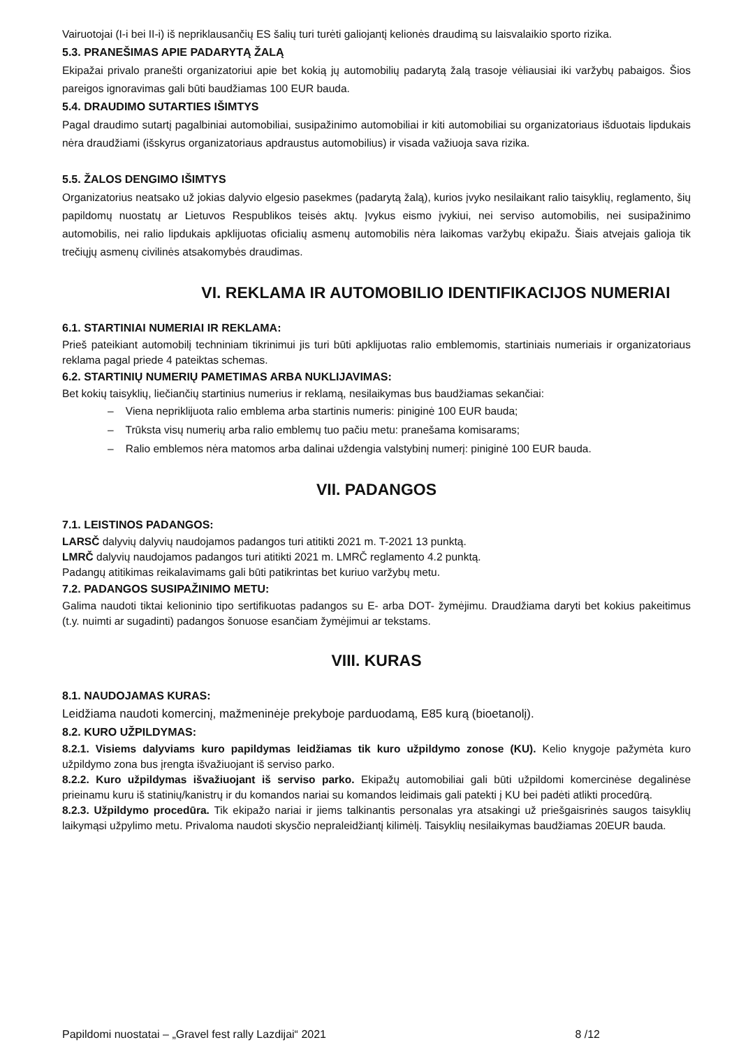Vairuotojai (I-i bei II-i) iš nepriklausančių ES šalių turi turėti galiojantį kelionės draudimą su laisvalaikio sporto rizika.
5.3. PRANEŠIMAS APIE PADARYTĄ ŽALĄ
Ekipažai privalo pranešti organizatoriui apie bet kokią jų automobilių padarytą žalą trasoje vėliausiai iki varžybų pabaigos. Šios pareigos ignoravimas gali būti baudžiamas 100 EUR bauda.
5.4. DRAUDIMO SUTARTIES IŠIMTYS
Pagal draudimo sutartį pagalbiniai automobiliai, susipažinimo automobiliai ir kiti automobiliai su organizatoriaus išduotais lipdukais nėra draudžiami (išskyrus organizatoriaus apdraustus automobilius) ir visada važiuoja sava rizika.
5.5. ŽALOS DENGIMO IŠIMTYS
Organizatorius neatsako už jokias dalyvio elgesio pasekmes (padarytą žalą), kurios įvyko nesilaikant ralio taisyklių, reglamento, šių papildomų nuostatų ar Lietuvos Respublikos teisės aktų. Įvykus eismo įvykiui, nei serviso automobilis, nei susipažinimo automobilis, nei ralio lipdukais apklijuotas oficialių asmenų automobilis nėra laikomas varžybų ekipažu. Šiais atvejais galioja tik trečiųjų asmenų civilinės atsakomybės draudimas.
VI. REKLAMA IR AUTOMOBILIO IDENTIFIKACIJOS NUMERIAI
6.1. STARTINIAI NUMERIAI IR REKLAMA:
Prieš pateikiant automobilį techniniam tikrinimui jis turi būti apklijuotas ralio emblemomis, startiniais numeriais ir organizatoriaus reklama pagal priede 4 pateiktas schemas.
6.2. STARTINIŲ NUMERIŲ PAMETIMAS ARBA NUKLIJAVIMAS:
Bet kokių taisyklių, liečiančių startinius numerius ir reklamą, nesilaikymas bus baudžiamas sekančiai:
– Viena nepriklijuota ralio emblema arba startinis numeris: piniginė 100 EUR bauda;
– Trūksta visų numerių arba ralio emblemų tuo pačiu metu: pranešama komisarams;
– Ralio emblemos nėra matomos arba dalinai uždengia valstybinį numerį: piniginė 100 EUR bauda.
VII. PADANGOS
7.1. LEISTINOS PADANGOS:
LARSČ dalyvių dalyvių naudojamos padangos turi atitikti 2021 m. T-2021 13 punktą.
LMRČ dalyvių naudojamos padangos turi atitikti 2021 m. LMRČ reglamento 4.2 punktą.
Padangų atitikimas reikalavimams gali būti patikrintas bet kuriuo varžybų metu.
7.2. PADANGOS SUSIPAŽINIMO METU:
Galima naudoti tiktai kelioninio tipo sertifikuotas padangos su E- arba DOT- žymėjimu. Draudžiama daryti bet kokius pakeitimus (t.y. nuimti ar sugadinti) padangos šonuose esančiam žymėjimui ar tekstams.
VIII. KURAS
8.1. NAUDOJAMAS KURAS:
Leidžiama naudoti komercinį, mažmeninėje prekyboje parduodamą, E85 kurą (bioetanolį).
8.2. KURO UŽPILDYMAS:
8.2.1. Visiems dalyviams kuro papildymas leidžiamas tik kuro užpildymo zonose (KU). Kelio knygoje pažymėta kuro užpildymo zona bus įrengta išvažiuojant iš serviso parko.
8.2.2. Kuro užpildymas išvažiuojant iš serviso parko. Ekipažų automobiliai gali būti užpildomi komercinėse degalinėse prieinamu kuru iš statinių/kanistrų ir du komandos nariai su komandos leidimais gali patekti į KU bei padėti atlikti procedūrą.
8.2.3. Užpildymo procedūra. Tik ekipažo nariai ir jiems talkinantis personalas yra atsakingi už priešgaisrinės saugos taisyklių laikymąsi užpylimo metu. Privaloma naudoti skysčio nepraleidžiantį kilimėlį. Taisyklių nesilaikymas baudžiamas 20EUR bauda.
Papildomi nuostatai – „Gravel fest rally Lazdijai“ 2021 8 /12